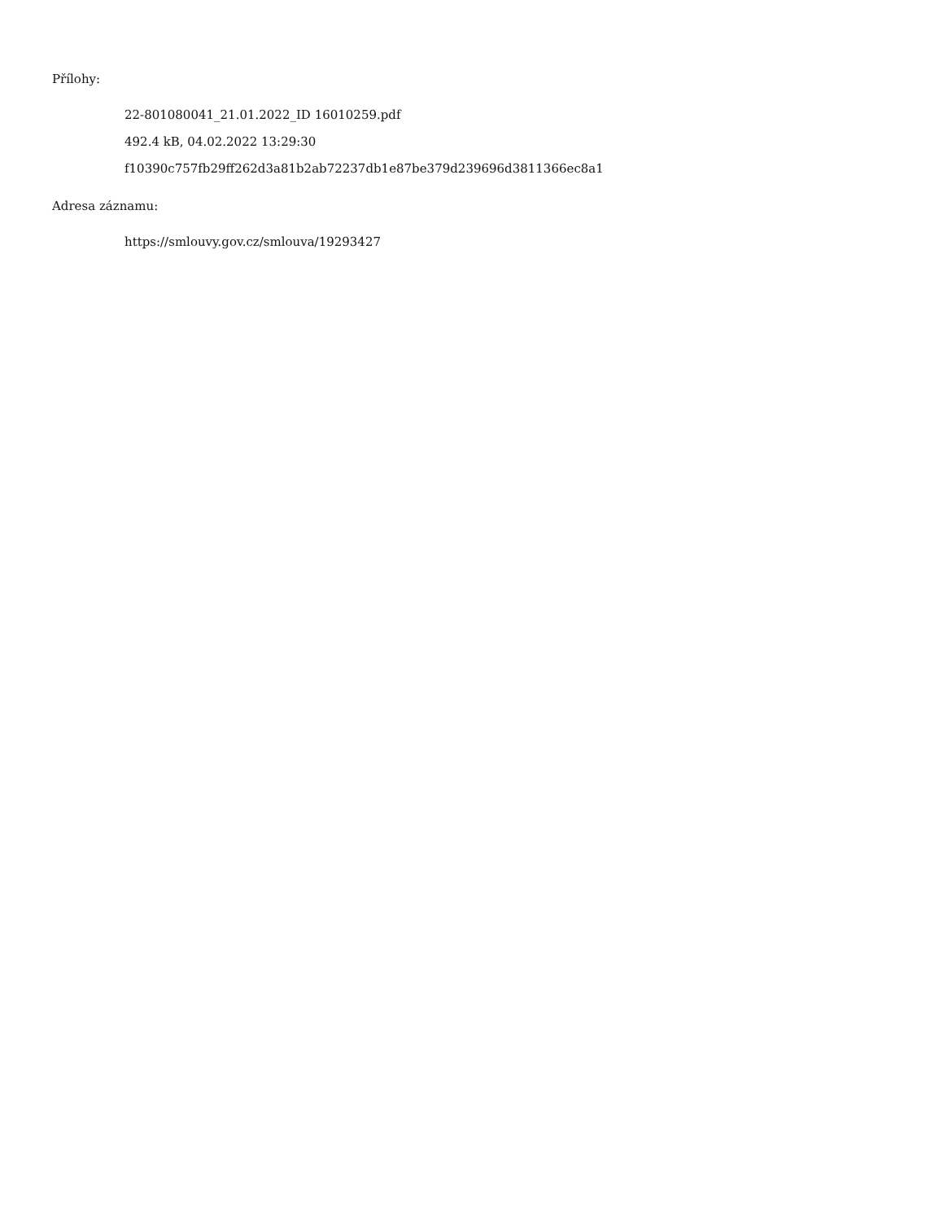Přílohy:
22-801080041_21.01.2022_ID 16010259.pdf
492.4 kB, 04.02.2022 13:29:30
f10390c757fb29ff262d3a81b2ab72237db1e87be379d239696d3811366ec8a1
Adresa záznamu:
https://smlouvy.gov.cz/smlouva/19293427